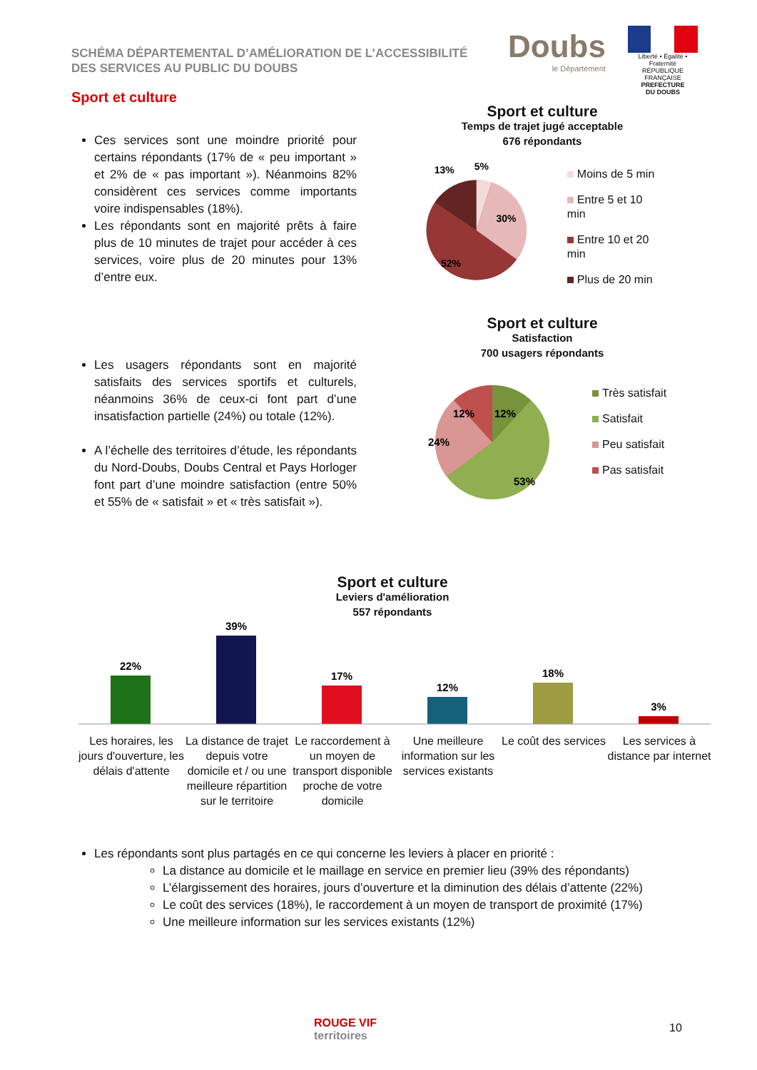SCHÉMA DÉPARTEMENTAL D’AMÉLIORATION DE L’ACCESSIBILITÉ
DES SERVICES AU PUBLIC DU DOUBS
Doubs
le Département
Liberté • Égalité • Fraternité
RÉPUBLIQUE FRANÇAISE
PREFECTURE
DU DOUBS
Sport et culture
Ces services sont une moindre priorité pour certains répondants (17% de « peu important » et 2% de « pas important »). Néanmoins 82% considèrent ces services comme importants voire indispensables (18%).
Les répondants sont en majorité prêts à faire plus de 10 minutes de trajet pour accéder à ces services, voire plus de 20 minutes pour 13% d’entre eux.
Les usagers répondants sont en majorité satisfaits des services sportifs et culturels, néanmoins 36% de ceux-ci font part d’une insatisfaction partielle (24%) ou totale (12%).
A l’échelle des territoires d’étude, les répondants du Nord-Doubs, Doubs Central et Pays Horloger font part d’une moindre satisfaction (entre 50% et 55% de « satisfait » et « très satisfait »).
Sport et culture
Temps de trajet jugé acceptable
676 répondants
13%
5%
30%
52%
Moins de 5 min
Entre 5 et 10 min
Entre 10 et 20 min
Plus de 20 min
Sport et culture
Satisfaction
700 usagers répondants
12%
12%
24%
53%
Très satisfait
Satisfait
Peu satisfait
Pas satisfait
Sport et culture
Leviers d'amélioration
557 répondants
22%
39%
17%
12%
18%
3%
Les horaires, les jours d'ouverture, les délais d'attente
La distance de trajet depuis votre domicile et / ou une meilleure répartition sur le territoire
Le raccordement à un moyen de transport disponible proche de votre domicile
Une meilleure information sur les services existants
Le coût des services Les services à distance par internet
Les répondants sont plus partagés en ce qui concerne les leviers à placer en priorité :
La distance au domicile et le maillage en service en premier lieu (39% des répondants)
L’élargissement des horaires, jours d’ouverture et la diminution des délais d’attente (22%)
Le coût des services (18%), le raccordement à un moyen de transport de proximité (17%)
Une meilleure information sur les services existants (12%)
ROUGE VIF
territoires
10